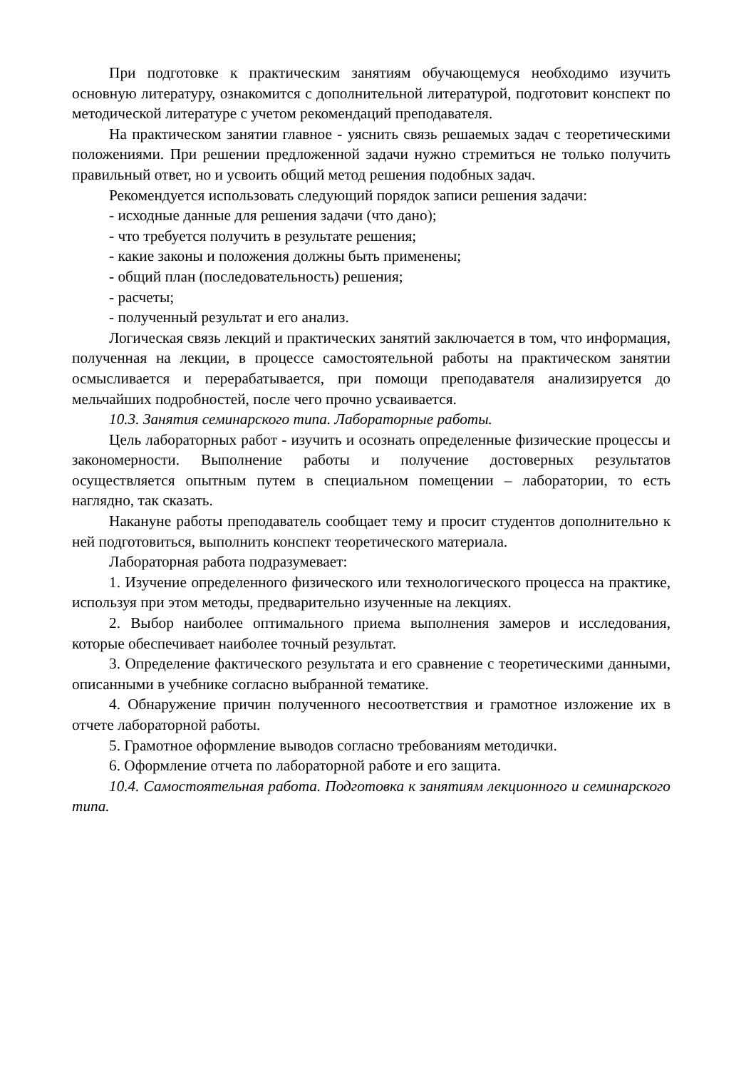При подготовке к практическим занятиям обучающемуся необходимо изучить основную литературу, ознакомится с дополнительной литературой, подготовит конспект по методической литературе с учетом рекомендаций преподавателя.
На практическом занятии главное - уяснить связь решаемых задач с теоретическими положениями. При решении предложенной задачи нужно стремиться не только получить правильный ответ, но и усвоить общий метод решения подобных задач.
Рекомендуется использовать следующий порядок записи решения задачи:
- исходные данные для решения задачи (что дано);
- что требуется получить в результате решения;
- какие законы и положения должны быть применены;
- общий план (последовательность) решения;
- расчеты;
- полученный результат и его анализ.
Логическая связь лекций и практических занятий заключается в том, что информация, полученная на лекции, в процессе самостоятельной работы на практическом занятии осмысливается и перерабатывается, при помощи преподавателя анализируется до мельчайших подробностей, после чего прочно усваивается.
10.3. Занятия семинарского типа. Лабораторные работы.
Цель лабораторных работ - изучить и осознать определенные физические процессы и закономерности. Выполнение работы и получение достоверных результатов осуществляется опытным путем в специальном помещении – лаборатории, то есть наглядно, так сказать.
Накануне работы преподаватель сообщает тему и просит студентов дополнительно к ней подготовиться, выполнить конспект теоретического материала.
Лабораторная работа подразумевает:
1. Изучение определенного физического или технологического процесса на практике, используя при этом методы, предварительно изученные на лекциях.
2. Выбор наиболее оптимального приема выполнения замеров и исследования, которые обеспечивает наиболее точный результат.
3. Определение фактического результата и его сравнение с теоретическими данными, описанными в учебнике согласно выбранной тематике.
4. Обнаружение причин полученного несоответствия и грамотное изложение их в отчете лабораторной работы.
5. Грамотное оформление выводов согласно требованиям методички.
6. Оформление отчета по лабораторной работе и его защита.
10.4. Самостоятельная работа. Подготовка к занятиям лекционного и семинарского типа.